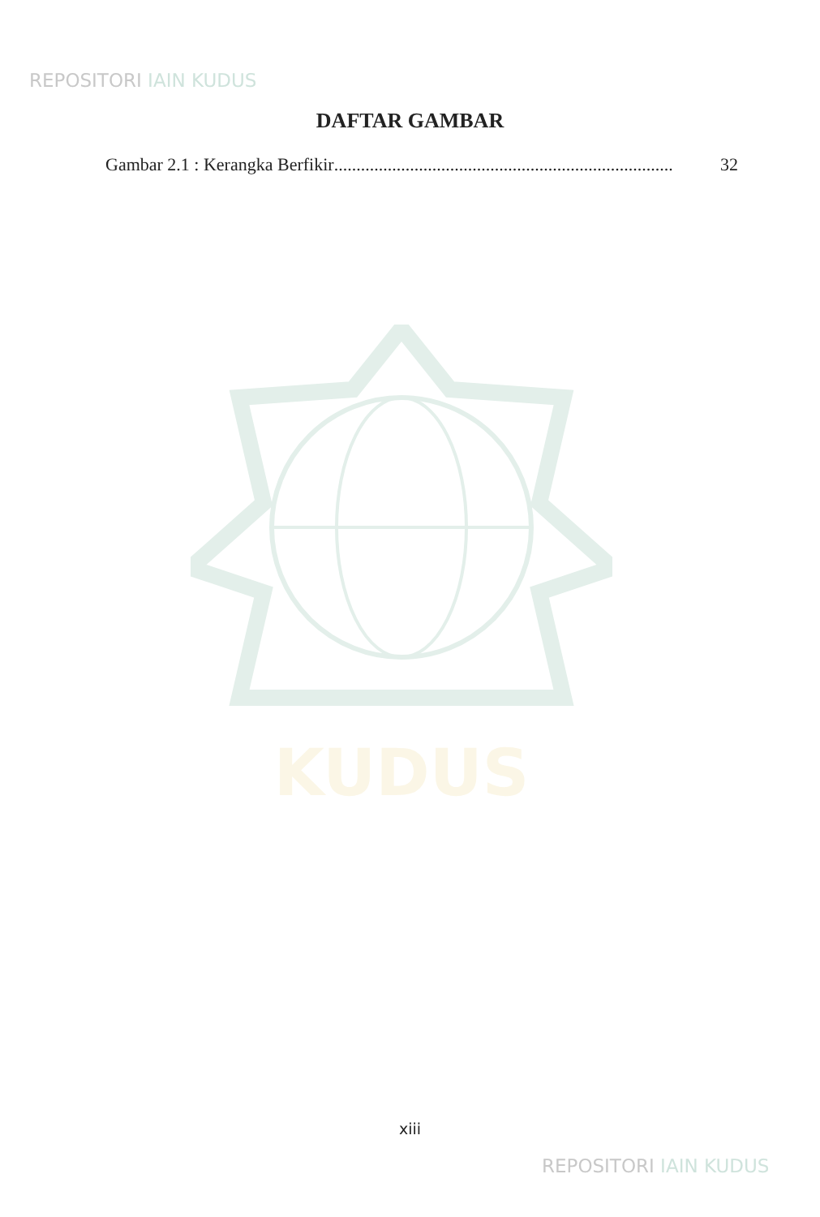REPOSITORI IAIN KUDUS
DAFTAR GAMBAR
Gambar 2.1 : Kerangka Berfikir............................................................................. 32
KUDUS
xiii
REPOSITORI IAIN KUDUS